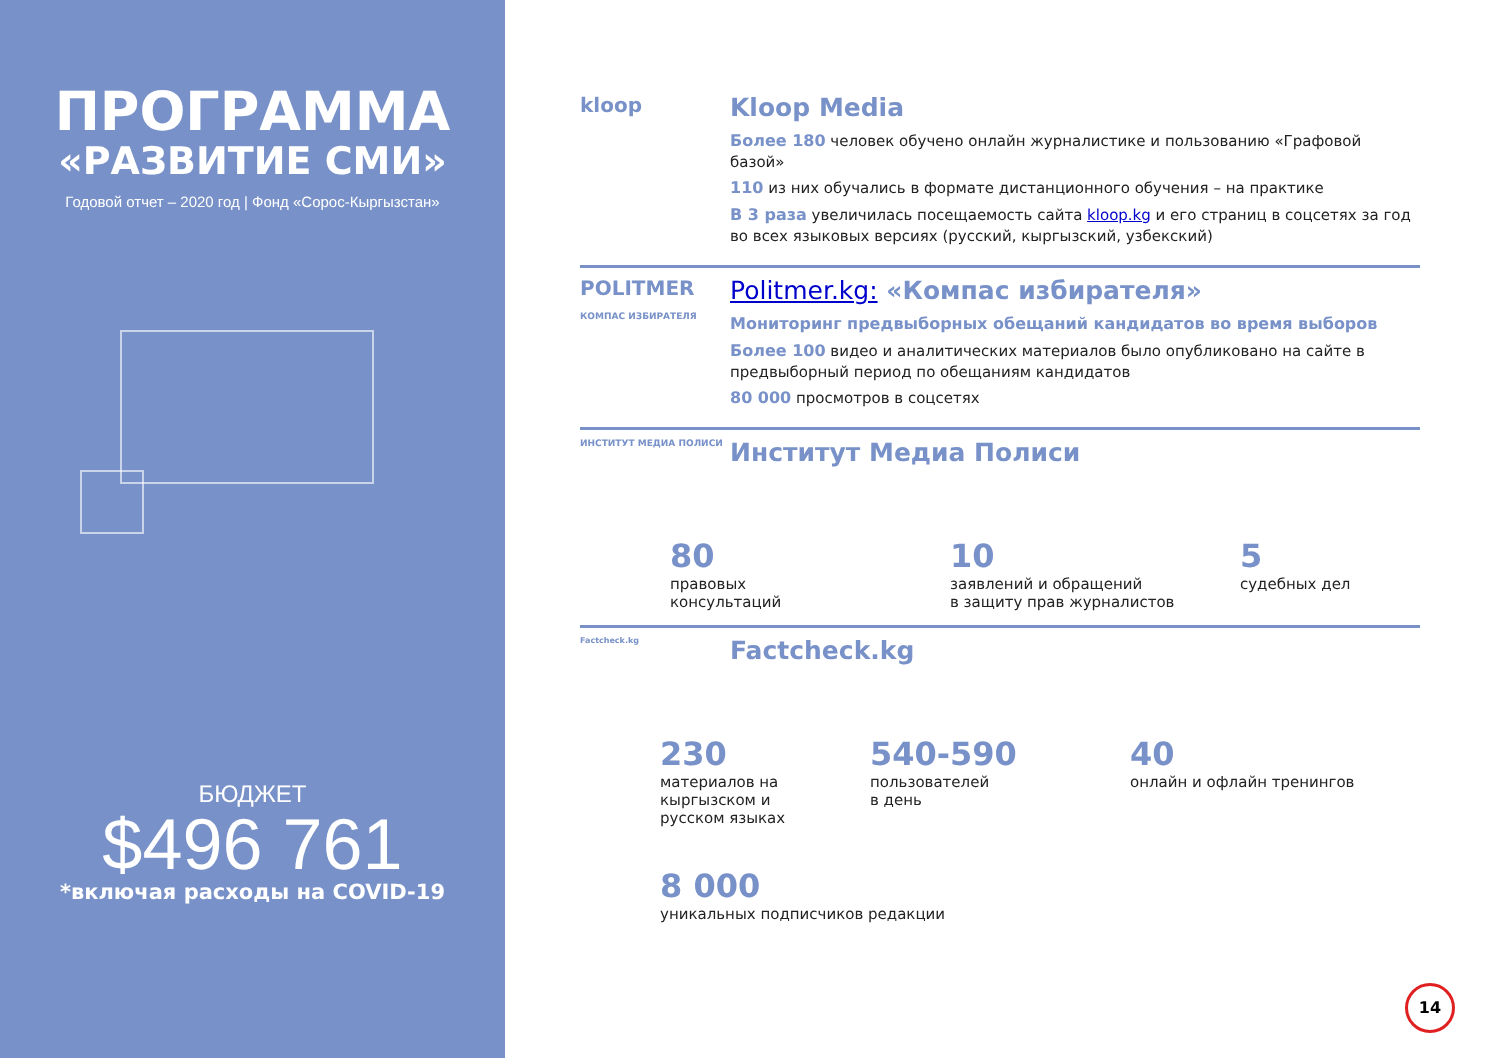ПРОГРАММА
«РАЗВИТИЕ СМИ»
Годовой отчет – 2020 год | Фонд «Сорос-Кыргызстан»
БЮДЖЕТ
$496 761
*включая расходы на COVID-19
kloop
Kloop Media
Более 180 человек обучено онлайн журналистике и пользованию «Графовой базой»
110 из них обучались в формате дистанционного обучения – на практике
В 3 раза увеличилась посещаемость сайта kloop.kg и его страниц в соцсетях за год во всех языковых версиях (русский, кыргызский, узбекский)
POLITMER
КОМПАС ИЗБИРАТЕЛЯ
Politmer.kg: «Компас избирателя»
Мониторинг предвыборных обещаний кандидатов во время выборов
Более 100 видео и аналитических материалов было опубликовано на сайте в предвыборный период по обещаниям кандидатов
80 000 просмотров в соцсетях
ИНСТИТУТ МЕДИА ПОЛИСИ
Институт Медиа Полиси
80
правовых
консультаций
10
заявлений и обращений
в защиту прав журналистов
5
судебных дел
Factcheck.kg
Factcheck.kg
230
материалов на кыргызском и русском языках
540-590
пользователей
в день
40
онлайн и офлайн тренингов
8 000
уникальных подписчиков редакции
14